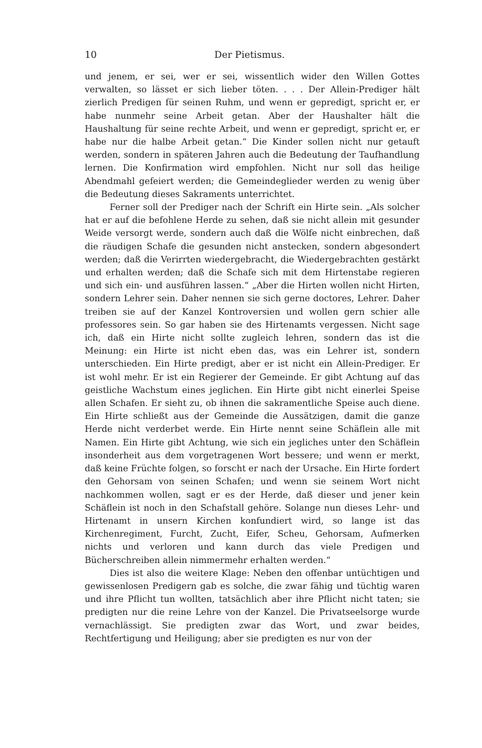10 Der Pietismus.
und jenem, er sei, wer er sei, wissentlich wider den Willen Gottes verwalten, so lässet er sich lieber töten. . . . Der Allein-Prediger hält zierlich Predigen für seinen Ruhm, und wenn er gepredigt, spricht er, er habe nunmehr seine Arbeit getan. Aber der Haushalter hält die Haushaltung für seine rechte Arbeit, und wenn er gepredigt, spricht er, er habe nur die halbe Arbeit getan.“ Die Kinder sollen nicht nur getauft werden, sondern in späteren Jahren auch die Bedeutung der Taufhandlung lernen. Die Konfirmation wird empfohlen. Nicht nur soll das heilige Abendmahl gefeiert werden; die Gemeindeglieder werden zu wenig über die Bedeutung dieses Sakraments unterrichtet.
Ferner soll der Prediger nach der Schrift ein Hirte sein. „Als solcher hat er auf die befohlene Herde zu sehen, daß sie nicht allein mit gesunder Weide versorgt werde, sondern auch daß die Wölfe nicht einbrechen, daß die räudigen Schafe die gesunden nicht anstecken, sondern abgesondert werden; daß die Verirrten wiedergebracht, die Wiedergebrachten gestärkt und erhalten werden; daß die Schafe sich mit dem Hirtenstabe regieren und sich ein- und ausführen lassen.“ „Aber die Hirten wollen nicht Hirten, sondern Lehrer sein. Daher nennen sie sich gerne doctores, Lehrer. Daher treiben sie auf der Kanzel Kontroversien und wollen gern schier alle professores sein. So gar haben sie des Hirtenamts vergessen. Nicht sage ich, daß ein Hirte nicht sollte zugleich lehren, sondern das ist die Meinung: ein Hirte ist nicht eben das, was ein Lehrer ist, sondern unterschieden. Ein Hirte predigt, aber er ist nicht ein Allein-Prediger. Er ist wohl mehr. Er ist ein Regierer der Gemeinde. Er gibt Achtung auf das geistliche Wachstum eines jeglichen. Ein Hirte gibt nicht einerlei Speise allen Schafen. Er sieht zu, ob ihnen die sakramentliche Speise auch diene. Ein Hirte schließt aus der Gemeinde die Aussätzigen, damit die ganze Herde nicht verderbet werde. Ein Hirte nennt seine Schäflein alle mit Namen. Ein Hirte gibt Achtung, wie sich ein jegliches unter den Schäflein insonderheit aus dem vorgetragenen Wort bessere; und wenn er merkt, daß keine Früchte folgen, so forscht er nach der Ursache. Ein Hirte fordert den Gehorsam von seinen Schafen; und wenn sie seinem Wort nicht nachkommen wollen, sagt er es der Herde, daß dieser und jener kein Schäflein ist noch in den Schafstall gehöre. Solange nun dieses Lehr- und Hirtenamt in unsern Kirchen konfundiert wird, so lange ist das Kirchenregiment, Furcht, Zucht, Eifer, Scheu, Gehorsam, Aufmerken nichts und verloren und kann durch das viele Predigen und Bücherschreiben allein nimmermehr erhalten werden.“
Dies ist also die weitere Klage: Neben den offenbar untüchtigen und gewissenlosen Predigern gab es solche, die zwar fähig und tüchtig waren und ihre Pflicht tun wollten, tatsächlich aber ihre Pflicht nicht taten; sie predigten nur die reine Lehre von der Kanzel. Die Privatseelsorge wurde vernachlässigt. Sie predigten zwar das Wort, und zwar beides, Rechtfertigung und Heiligung; aber sie predigten es nur von der